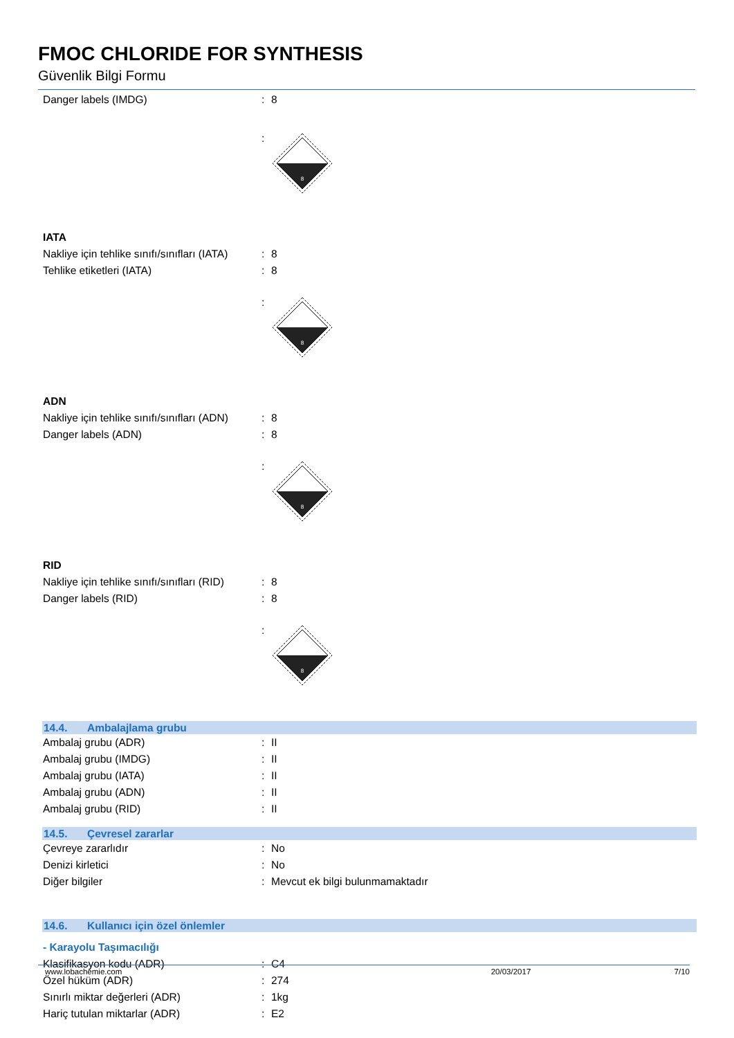FMOC CHLORIDE FOR SYNTHESIS
Güvenlik Bilgi Formu
Danger labels (IMDG) : 8
:
8
IATA
Nakliye için tehlike sınıfı/sınıfları (IATA)
: 8
Tehlike etiketleri (IATA) : 8
:
8
ADN
Nakliye için tehlike sınıfı/sınıfları (ADN)
: 8
Danger labels (ADN) : 8
:
8
RID
Nakliye için tehlike sınıfı/sınıfları (RID)
: 8
Danger labels (RID) : 8
:
8
14.4. Ambalajlama grubu
Ambalaj grubu (ADR) : II
Ambalaj grubu (IMDG) : II
Ambalaj grubu (IATA) : II
Ambalaj grubu (ADN) : II
Ambalaj grubu (RID) : II
14.5. Çevresel zararlar
Çevreye zararlıdır : No
Denizi kirletici : No
Diğer bilgiler :
Mevcut ek bilgi bulunmamaktadır
14.6. Kullanıcı için özel önlemler
- Karayolu Taşımacılığı
Klasifikasyon kodu (ADR) : C4
Özel hüküm (ADR) : 274
Sınırlı miktar değerleri (ADR) : 1kg
Hariç tutulan miktarlar (ADR) : E2
www.lobachemie.com 20/03/2017 7/10